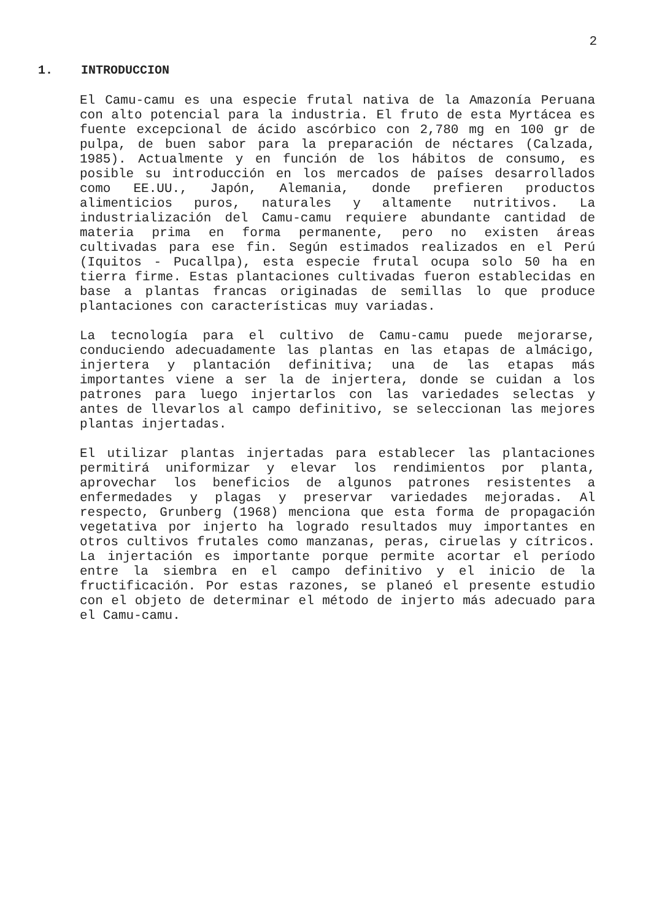2
1. INTRODUCCION
El Camu-camu es una especie frutal nativa de la Amazonía Peruana con alto potencial para la industria. El fruto de esta Myrtácea es fuente excepcional de ácido ascórbico con 2,780 mg en 100 gr de pulpa, de buen sabor para la preparación de néctares (Calzada, 1985). Actualmente y en función de los hábitos de consumo, es posible su introducción en los mercados de países desarrollados como EE.UU., Japón, Alemania, donde prefieren productos alimenticios puros, naturales y altamente nutritivos. La industrialización del Camu-camu requiere abundante cantidad de materia prima en forma permanente, pero no existen áreas cultivadas para ese fin. Según estimados realizados en el Perú (Iquitos - Pucallpa), esta especie frutal ocupa solo 50 ha en tierra firme. Estas plantaciones cultivadas fueron establecidas en base a plantas francas originadas de semillas lo que produce plantaciones con características muy variadas.
La tecnología para el cultivo de Camu-camu puede mejorarse, conduciendo adecuadamente las plantas en las etapas de almácigo, injertera y plantación definitiva; una de las etapas más importantes viene a ser la de injertera, donde se cuidan a los patrones para luego injertarlos con las variedades selectas y antes de llevarlos al campo definitivo, se seleccionan las mejores plantas injertadas.
El utilizar plantas injertadas para establecer las plantaciones permitirá uniformizar y elevar los rendimientos por planta, aprovechar los beneficios de algunos patrones resistentes a enfermedades y plagas y preservar variedades mejoradas. Al respecto, Grunberg (1968) menciona que esta forma de propagación vegetativa por injerto ha logrado resultados muy importantes en otros cultivos frutales como manzanas, peras, ciruelas y cítricos. La injertación es importante porque permite acortar el período entre la siembra en el campo definitivo y el inicio de la fructificación. Por estas razones, se planeó el presente estudio con el objeto de determinar el método de injerto más adecuado para el Camu-camu.